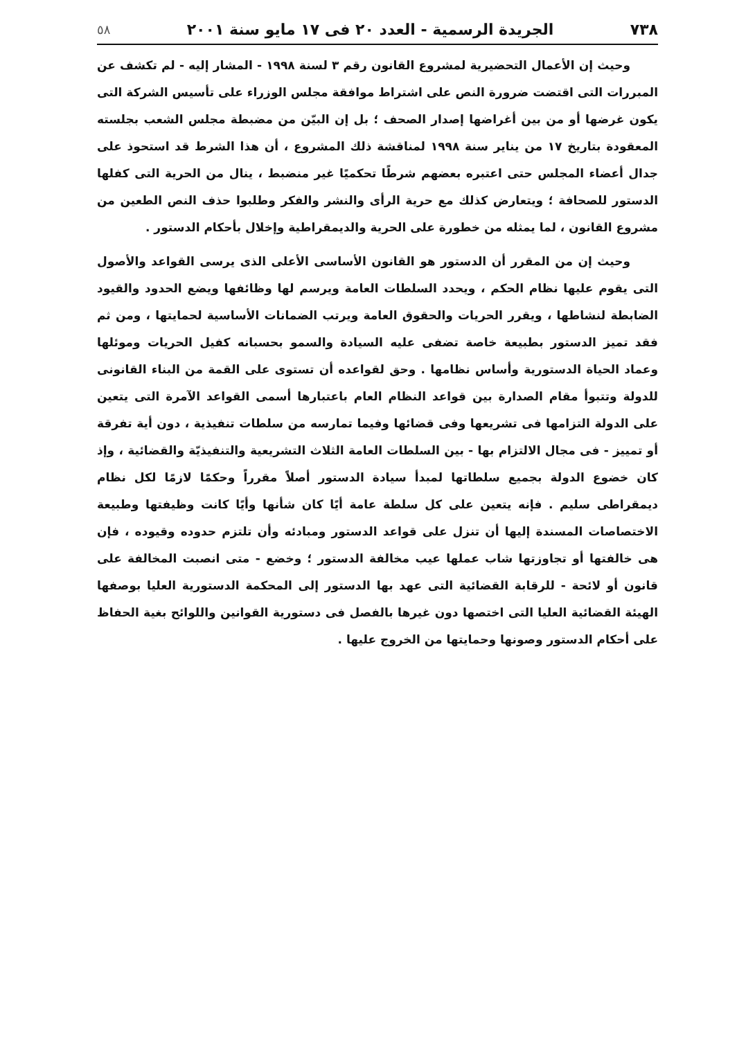٧٣٨ الجريدة الرسمية - العدد ٢٠ فى ١٧ مايو سنة ٢٠٠١ ٥٨
وحيث إن الأعمال التحضيرية لمشروع القانون رقم ٣ لسنة ١٩٩٨ - المشار إليه - لم تكشف عن المبررات التى اقتضت ضرورة النص على اشتراط موافقة مجلس الوزراء على تأسيس الشركة التى يكون غرضها أو من بين أغراضها إصدار الصحف ؛ بل إن البيّن من مضبطة مجلس الشعب بجلسته المعقودة بتاريخ ١٧ من يناير سنة ١٩٩٨ لمناقشة ذلك المشروع ، أن هذا الشرط قد استحوذ على جدال أعضاء المجلس حتى اعتبره بعضهم شرطًا تحكميًا غير منضبط ، ينال من الحرية التى كفلها الدستور للصحافة ؛ ويتعارض كذلك مع حرية الرأى والنشر والفكر وطلبوا حذف النص الطعين من مشروع القانون ، لما يمثله من خطورة على الحرية والديمقراطية وإخلال بأحكام الدستور .
وحيث إن من المقرر أن الدستور هو القانون الأساسى الأعلى الذى يرسى القواعد والأصول التى يقوم عليها نظام الحكم ، ويحدد السلطات العامة ويرسم لها وظائفها ويضع الحدود والقيود الضابطة لنشاطها ، ويقرر الحريات والحقوق العامة ويرتب الضمانات الأساسية لحمايتها ، ومن ثم فقد تميز الدستور بطبيعة خاصة تضفى عليه السيادة والسمو بحسبانه كفيل الحريات وموئلها وعماد الحياة الدستورية وأساس نظامها . وحق لقواعده أن تستوى على القمة من البناء القانونى للدولة وتتبوأ مقام الصدارة بين قواعد النظام العام باعتبارها أسمى القواعد الآمرة التى يتعين على الدولة التزامها فى تشريعها وفى قضائها وفيما تمارسه من سلطات تنفيذية ، دون أية تفرقة أو تمييز - فى مجال الالتزام بها - بين السلطات العامة الثلاث التشريعية والتنفيذيّة والقضائية ، وإذ كان خضوع الدولة بجميع سلطاتها لمبدأ سيادة الدستور أصلاً مقرراً وحكمًا لازمًا لكل نظام ديمقراطى سليم . فإنه يتعين على كل سلطة عامة أيًا كان شأنها وأيًا كانت وظيفتها وطبيعة الاختصاصات المسندة إليها أن تنزل على قواعد الدستور ومبادئه وأن تلتزم حدوده وقيوده ، فإن هى خالفتها أو تجاوزتها شاب عملها عيب مخالفة الدستور ؛ وخضع - متى انصبت المخالفة على قانون أو لائحة - للرقابة القضائية التى عهد بها الدستور إلى المحكمة الدستورية العليا بوصفها الهيئة القضائية العليا التى اختصها دون غيرها بالفصل فى دستورية القوانين واللوائح بغية الحفاظ على أحكام الدستور وصونها وحمايتها من الخروج عليها .